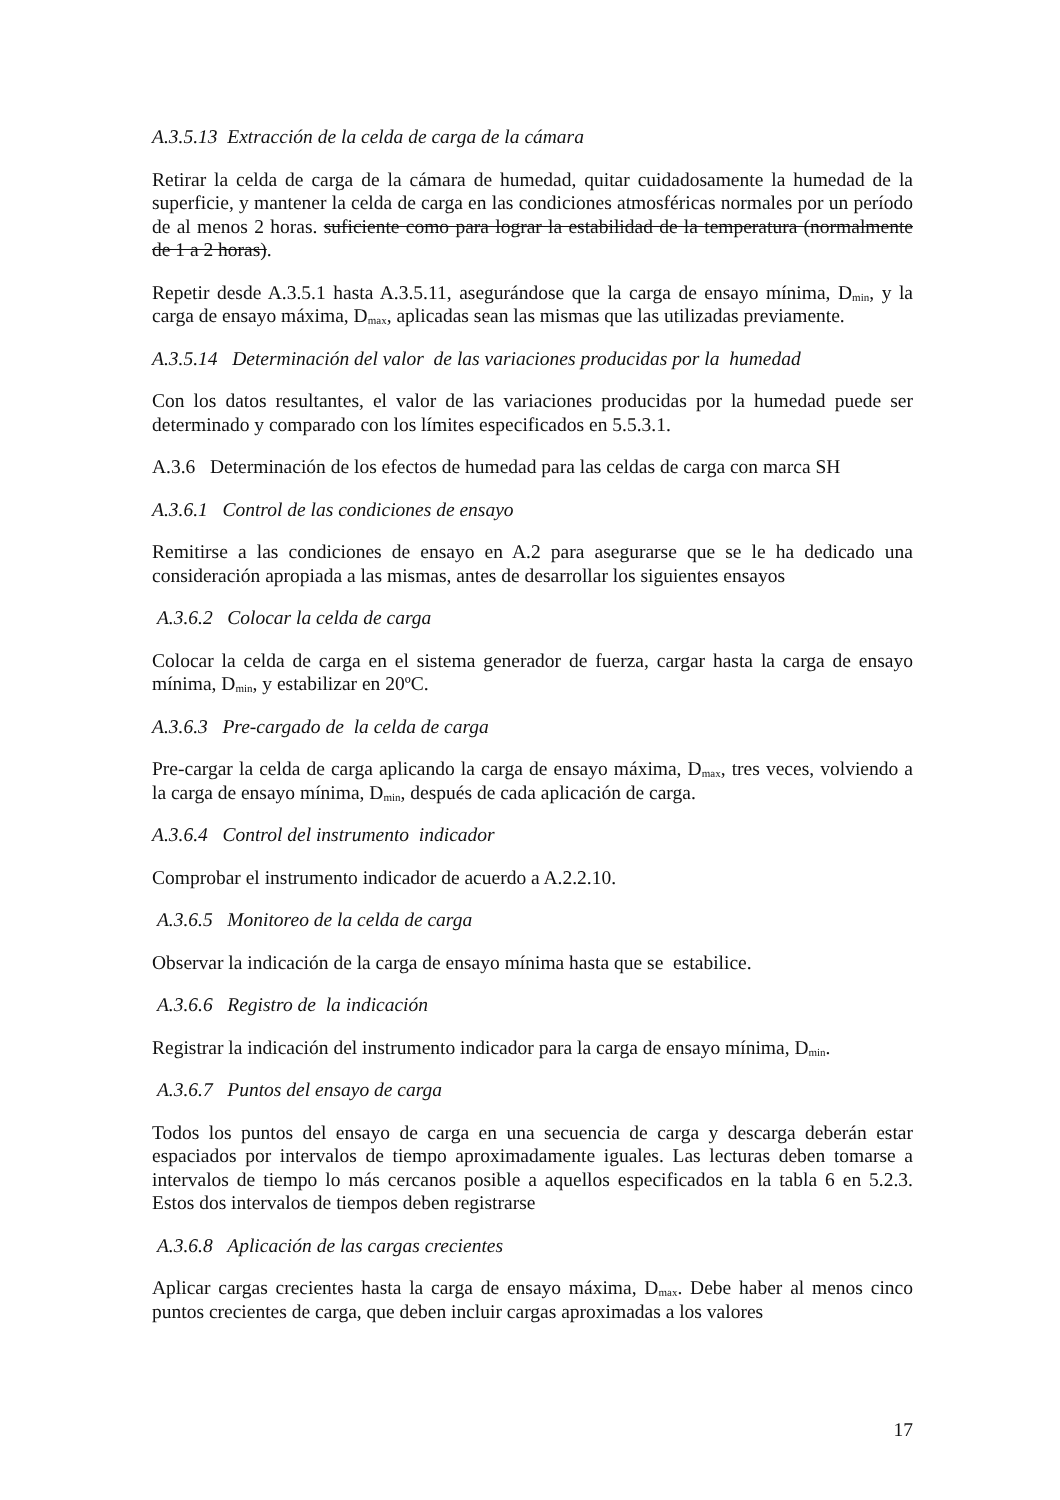A.3.5.13 Extracción de la celda de carga de la cámara
Retirar la celda de carga de la cámara de humedad, quitar cuidadosamente la humedad de la superficie, y mantener la celda de carga en las condiciones atmosféricas normales por un período de al menos 2 horas. suficiente como para lograr la estabilidad de la temperatura (normalmente de 1 a 2 horas).
Repetir desde A.3.5.1 hasta A.3.5.11, asegurándose que la carga de ensayo mínima, D<sub>min</sub>, y la carga de ensayo máxima, D<sub>max</sub>, aplicadas sean las mismas que las utilizadas previamente.
A.3.5.14 Determinación del valor de las variaciones producidas por la humedad
Con los datos resultantes, el valor de las variaciones producidas por la humedad puede ser determinado y comparado con los límites especificados en 5.5.3.1.
A.3.6 Determinación de los efectos de humedad para las celdas de carga con marca SH
A.3.6.1 Control de las condiciones de ensayo
Remitirse a las condiciones de ensayo en A.2 para asegurarse que se le ha dedicado una consideración apropiada a las mismas, antes de desarrollar los siguientes ensayos
A.3.6.2 Colocar la celda de carga
Colocar la celda de carga en el sistema generador de fuerza, cargar hasta la carga de ensayo mínima, D<sub>min</sub>, y estabilizar en 20ºC.
A.3.6.3 Pre-cargado de la celda de carga
Pre-cargar la celda de carga aplicando la carga de ensayo máxima, D<sub>max</sub>, tres veces, volviendo a la carga de ensayo mínima, D<sub>min</sub>, después de cada aplicación de carga.
A.3.6.4 Control del instrumento indicador
Comprobar el instrumento indicador de acuerdo a A.2.2.10.
A.3.6.5 Monitoreo de la celda de carga
Observar la indicación de la carga de ensayo mínima hasta que se estabilice.
A.3.6.6 Registro de la indicación
Registrar la indicación del instrumento indicador para la carga de ensayo mínima, D<sub>min</sub>.
A.3.6.7 Puntos del ensayo de carga
Todos los puntos del ensayo de carga en una secuencia de carga y descarga deberán estar espaciados por intervalos de tiempo aproximadamente iguales. Las lecturas deben tomarse a intervalos de tiempo lo más cercanos posible a aquellos especificados en la tabla 6 en 5.2.3. Estos dos intervalos de tiempos deben registrarse
A.3.6.8 Aplicación de las cargas crecientes
Aplicar cargas crecientes hasta la carga de ensayo máxima, D<sub>max</sub>. Debe haber al menos cinco puntos crecientes de carga, que deben incluir cargas aproximadas a los valores
17